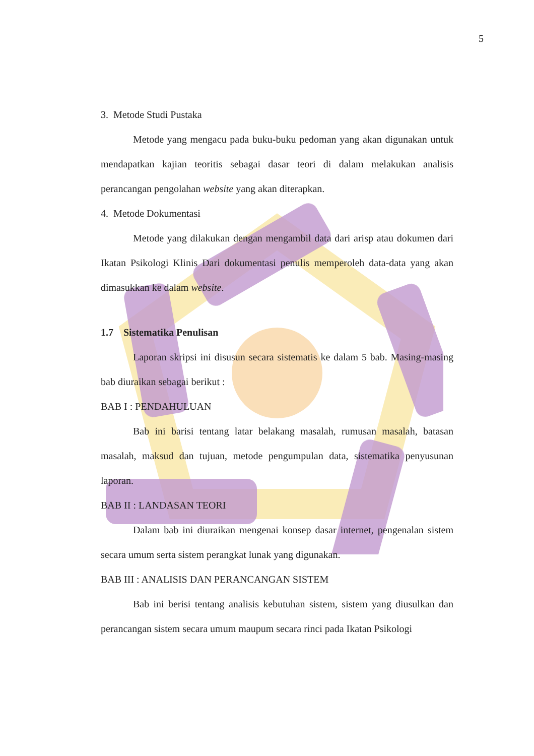5
3. Metode Studi Pustaka
Metode yang mengacu pada buku-buku pedoman yang akan digunakan untuk mendapatkan kajian teoritis sebagai dasar teori di dalam melakukan analisis perancangan pengolahan website yang akan diterapkan.
4. Metode Dokumentasi
Metode yang dilakukan dengan mengambil data dari arisp atau dokumen dari Ikatan Psikologi Klinis Dari dokumentasi penulis memperoleh data-data yang akan dimasukkan ke dalam website.
1.7 Sistematika Penulisan
Laporan skripsi ini disusun secara sistematis ke dalam 5 bab. Masing-masing bab diuraikan sebagai berikut :
BAB I : PENDAHULUAN
Bab ini barisi tentang latar belakang masalah, rumusan masalah, batasan masalah, maksud dan tujuan, metode pengumpulan data, sistematika penyusunan laporan.
BAB II : LANDASAN TEORI
Dalam bab ini diuraikan mengenai konsep dasar internet, pengenalan sistem secara umum serta sistem perangkat lunak yang digunakan.
BAB III : ANALISIS DAN PERANCANGAN SISTEM
Bab ini berisi tentang analisis kebutuhan sistem, sistem yang diusulkan dan perancangan sistem secara umum maupum secara rinci pada Ikatan Psikologi